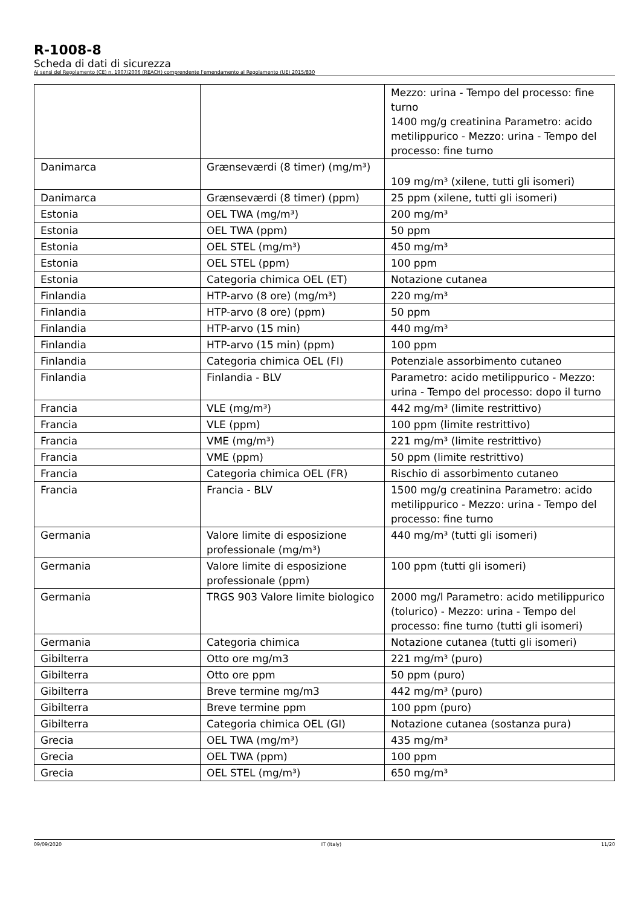R-1008-8
Scheda di dati di sicurezza
Ai sensi del Regolamento (CE) n. 1907/2006 (REACH) comprendente l'emendamento al Regolamento (UE) 2015/830
| | | Mezzo: urina - Tempo del processo: fine turno 1400 mg/g creatinina Parametro: acido metilippurico - Mezzo: urina - Tempo del processo: fine turno |
| Danimarca | Grænseværdi (8 timer) (mg/m³) | 109 mg/m³ (xilene, tutti gli isomeri) |
| Danimarca | Grænseværdi (8 timer) (ppm) | 25 ppm (xilene, tutti gli isomeri) |
| Estonia | OEL TWA (mg/m³) | 200 mg/m³ |
| Estonia | OEL TWA (ppm) | 50 ppm |
| Estonia | OEL STEL (mg/m³) | 450 mg/m³ |
| Estonia | OEL STEL (ppm) | 100 ppm |
| Estonia | Categoria chimica OEL (ET) | Notazione cutanea |
| Finlandia | HTP-arvo (8 ore) (mg/m³) | 220 mg/m³ |
| Finlandia | HTP-arvo (8 ore) (ppm) | 50 ppm |
| Finlandia | HTP-arvo (15 min) | 440 mg/m³ |
| Finlandia | HTP-arvo (15 min) (ppm) | 100 ppm |
| Finlandia | Categoria chimica OEL (FI) | Potenziale assorbimento cutaneo |
| Finlandia | Finlandia - BLV | Parametro: acido metilippurico - Mezzo: urina - Tempo del processo: dopo il turno |
| Francia | VLE (mg/m³) | 442 mg/m³ (limite restrittivo) |
| Francia | VLE (ppm) | 100 ppm (limite restrittivo) |
| Francia | VME (mg/m³) | 221 mg/m³ (limite restrittivo) |
| Francia | VME (ppm) | 50 ppm (limite restrittivo) |
| Francia | Categoria chimica OEL (FR) | Rischio di assorbimento cutaneo |
| Francia | Francia - BLV | 1500 mg/g creatinina Parametro: acido metilippurico - Mezzo: urina - Tempo del processo: fine turno |
| Germania | Valore limite di esposizione professionale (mg/m³) | 440 mg/m³ (tutti gli isomeri) |
| Germania | Valore limite di esposizione professionale (ppm) | 100 ppm (tutti gli isomeri) |
| Germania | TRGS 903 Valore limite biologico | 2000 mg/l Parametro: acido metilippurico (tolurico) - Mezzo: urina - Tempo del processo: fine turno (tutti gli isomeri) |
| Germania | Categoria chimica | Notazione cutanea (tutti gli isomeri) |
| Gibilterra | Otto ore mg/m3 | 221 mg/m³ (puro) |
| Gibilterra | Otto ore ppm | 50 ppm (puro) |
| Gibilterra | Breve termine mg/m3 | 442 mg/m³ (puro) |
| Gibilterra | Breve termine ppm | 100 ppm (puro) |
| Gibilterra | Categoria chimica OEL (GI) | Notazione cutanea (sostanza pura) |
| Grecia | OEL TWA (mg/m³) | 435 mg/m³ |
| Grecia | OEL TWA (ppm) | 100 ppm |
| Grecia | OEL STEL (mg/m³) | 650 mg/m³ |
09/09/2020 IT (Italy) 11/20